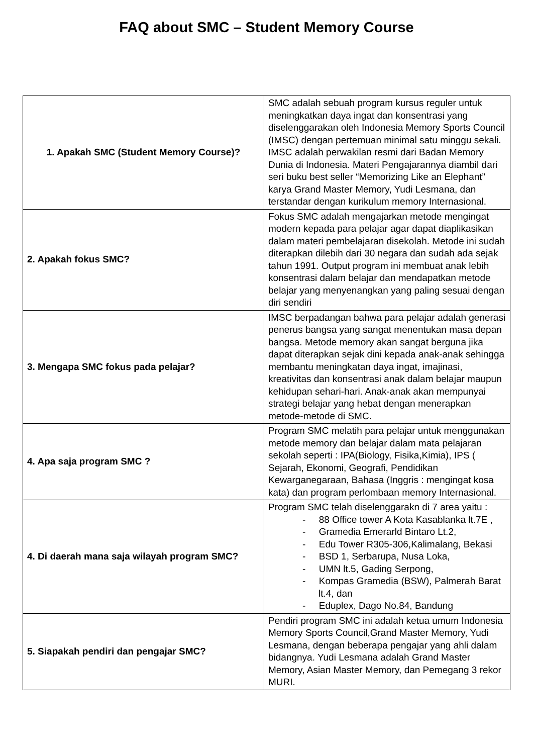FAQ about SMC – Student Memory Course
| 1. Apakah SMC (Student Memory Course)? | SMC adalah sebuah program kursus reguler untuk meningkatkan daya ingat dan konsentrasi yang diselenggarakan oleh Indonesia Memory Sports Council (IMSC) dengan pertemuan minimal satu minggu sekali. IMSC adalah perwakilan resmi dari Badan Memory Dunia di Indonesia. Materi Pengajarannya diambil dari seri buku best seller “Memorizing Like an Elephant” karya Grand Master Memory, Yudi Lesmana, dan terstandar dengan kurikulum memory Internasional. |
| 2. Apakah fokus SMC? | Fokus SMC adalah mengajarkan metode mengingat modern kepada para pelajar agar dapat diaplikasikan dalam materi pembelajaran disekolah. Metode ini sudah diterapkan dilebih dari 30 negara dan sudah ada sejak tahun 1991. Output program ini membuat anak lebih konsentrasi dalam belajar dan mendapatkan metode belajar yang menyenangkan yang paling sesuai dengan diri sendiri |
| 3. Mengapa SMC fokus pada pelajar? | IMSC berpadangan bahwa para pelajar adalah generasi penerus bangsa yang sangat menentukan masa depan bangsa. Metode memory akan sangat berguna jika dapat diterapkan sejak dini kepada anak-anak sehingga membantu meningkatan daya ingat, imajinasi, kreativitas dan konsentrasi anak dalam belajar maupun kehidupan sehari-hari. Anak-anak akan mempunyai strategi belajar yang hebat dengan menerapkan metode-metode di SMC. |
| 4. Apa saja program SMC ? | Program SMC melatih para pelajar untuk menggunakan metode memory dan belajar dalam mata pelajaran sekolah seperti : IPA(Biology, Fisika,Kimia), IPS ( Sejarah, Ekonomi, Geografi, Pendidikan Kewarganegaraan, Bahasa (Inggris : mengingat kosa kata) dan program perlombaan memory Internasional. |
| 4. Di daerah mana saja wilayah program SMC? | Program SMC telah diselenggarakn di 7 area yaitu : - 88 Office tower A Kota Kasablanka lt.7E , - Gramedia Emerarld Bintaro Lt.2, - Edu Tower R305-306,Kalimalang, Bekasi - BSD 1, Serbarupa, Nusa Loka, - UMN lt.5, Gading Serpong, - Kompas Gramedia (BSW), Palmerah Barat lt.4, dan - Eduplex, Dago No.84, Bandung |
| 5. Siapakah pendiri dan pengajar SMC? | Pendiri program SMC ini adalah ketua umum Indonesia Memory Sports Council,Grand Master Memory, Yudi Lesmana, dengan beberapa pengajar yang ahli dalam bidangnya. Yudi Lesmana adalah Grand Master Memory, Asian Master Memory, dan Pemegang 3 rekor MURI. |